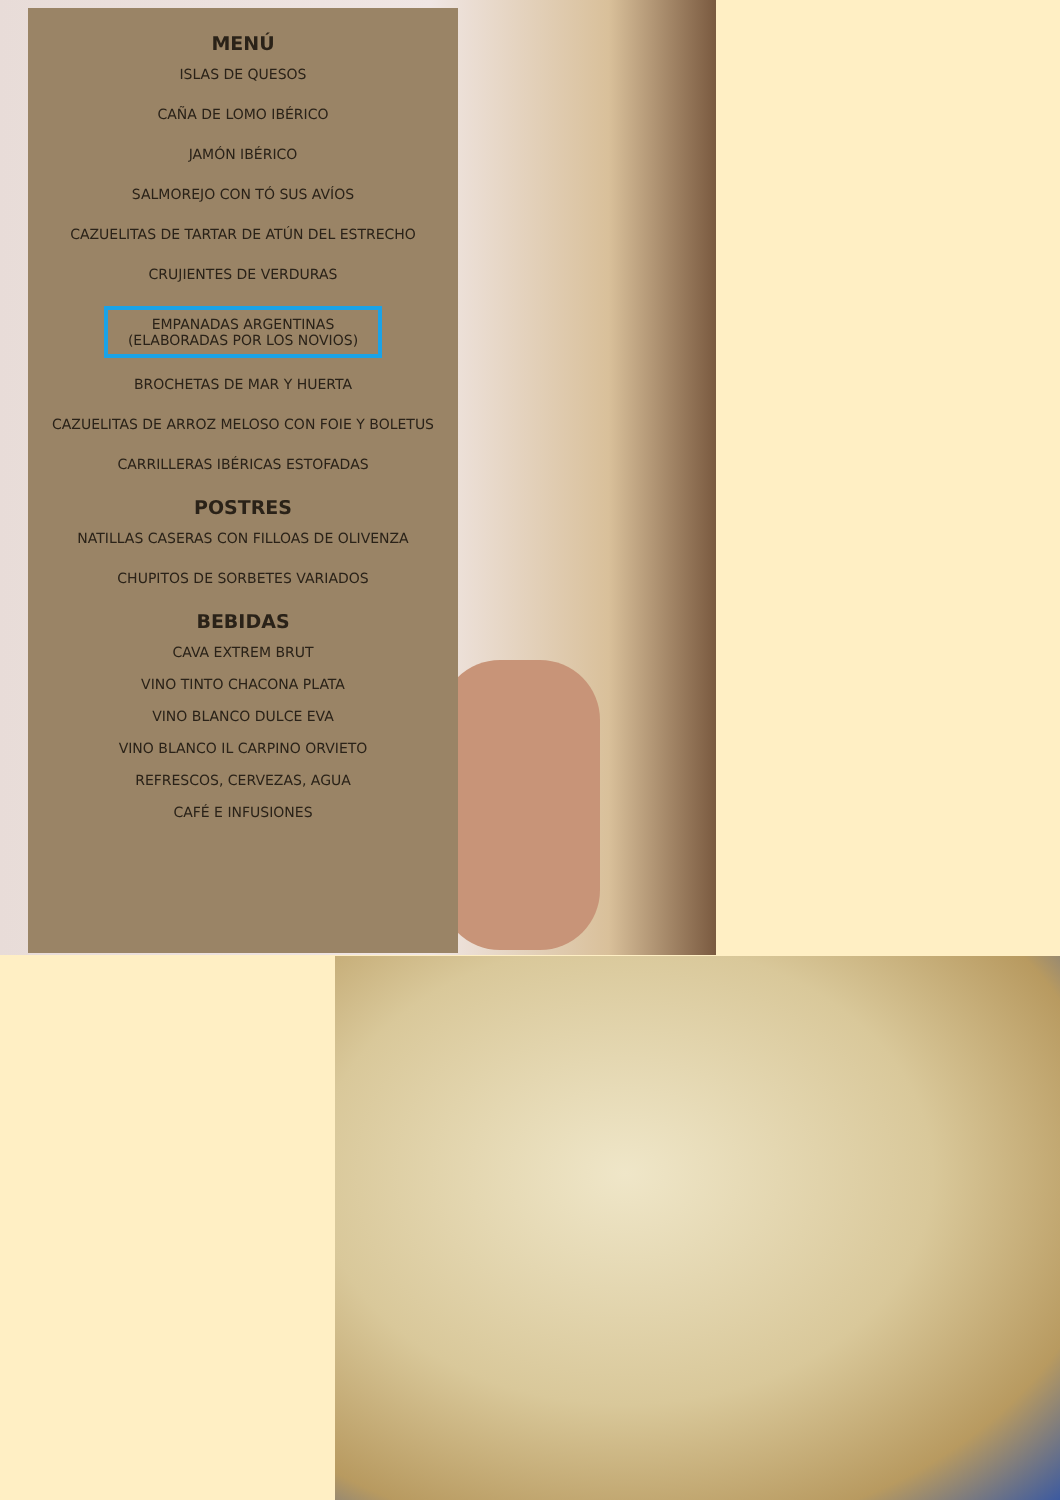MENÚ
ISLAS DE QUESOS
CAÑA DE LOMO IBÉRICO
JAMÓN IBÉRICO
SALMOREJO CON TÓ SUS AVÍOS
CAZUELITAS DE TARTAR DE ATÚN DEL ESTRECHO
CRUJIENTES DE VERDURAS
EMPANADAS ARGENTINAS
(ELABORADAS POR LOS NOVIOS)
BROCHETAS DE MAR Y HUERTA
CAZUELITAS DE ARROZ MELOSO CON FOIE Y BOLETUS
CARRILLERAS IBÉRICAS ESTOFADAS
POSTRES
NATILLAS CASERAS CON FILLOAS DE OLIVENZA
CHUPITOS DE SORBETES VARIADOS
BEBIDAS
CAVA EXTREM BRUT
VINO TINTO CHACONA PLATA
VINO BLANCO DULCE EVA
VINO BLANCO IL CARPINO ORVIETO
REFRESCOS, CERVEZAS, AGUA
CAFÉ E INFUSIONES